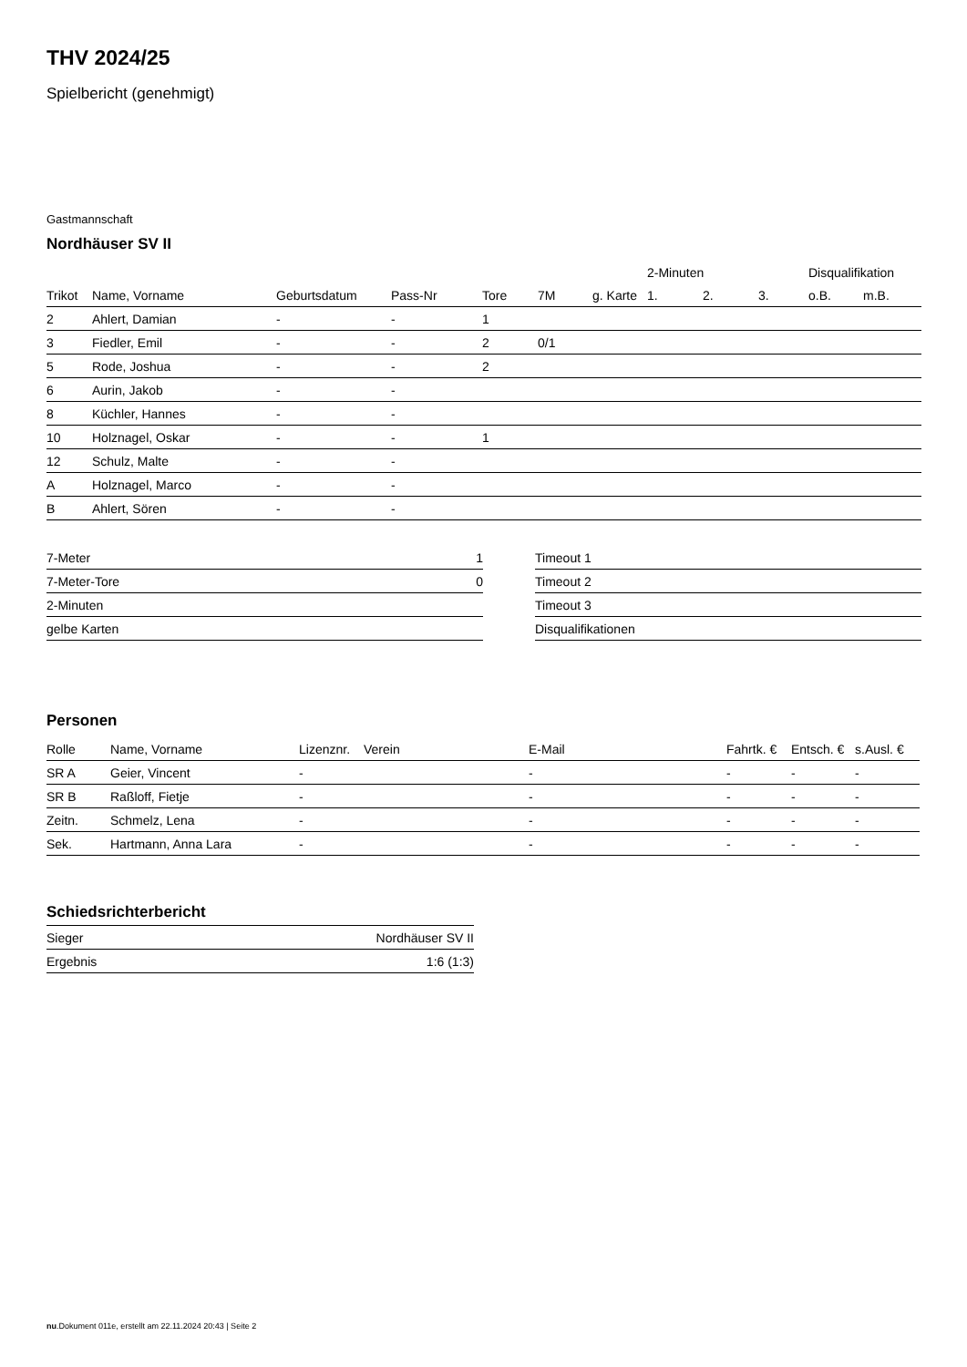THV 2024/25
Spielbericht (genehmigt)
Gastmannschaft
Nordhäuser SV II
| | | | | | | | 2-Minuten | | | Disqualifikation | |
| --- | --- | --- | --- | --- | --- | --- | --- | --- | --- | --- | --- |
| Trikot | Name, Vorname | Geburtsdatum | Pass-Nr | Tore | 7M | g. Karte | 1. | 2. | 3. | o.B. | m.B. |
| 2 | Ahlert, Damian | - | - | 1 | | | | | | | |
| 3 | Fiedler, Emil | - | - | 2 | 0/1 | | | | | | |
| 5 | Rode, Joshua | - | - | 2 | | | | | | | |
| 6 | Aurin, Jakob | - | - | | | | | | | | |
| 8 | Küchler, Hannes | - | - | | | | | | | | |
| 10 | Holznagel, Oskar | - | - | 1 | | | | | | | |
| 12 | Schulz, Malte | - | - | | | | | | | | |
| A | Holznagel, Marco | - | - | | | | | | | | |
| B | Ahlert, Sören | - | - | | | | | | | | |
| 7-Meter | 1 |
| 7-Meter-Tore | 0 |
| 2-Minuten | |
| gelbe Karten | |
| Timeout 1 |
| Timeout 2 |
| Timeout 3 |
| Disqualifikationen |
Personen
| Rolle | Name, Vorname | Lizenznr. | Verein | E-Mail | Fahrtk. € | Entsch. € | s.Ausl. € |
| --- | --- | --- | --- | --- | --- | --- | --- |
| SR A | Geier, Vincent | - | | - | - | - | - |
| SR B | Raßloff, Fietje | - | | - | - | - | - |
| Zeitn. | Schmelz, Lena | - | | - | - | - | - |
| Sek. | Hartmann, Anna Lara | - | | - | - | - | - |
Schiedsrichterbericht
| Sieger | Nordhäuser SV II |
| Ergebnis | 1:6 (1:3) |
nu.Dokument 011e, erstellt am 22.11.2024 20:43 | Seite 2